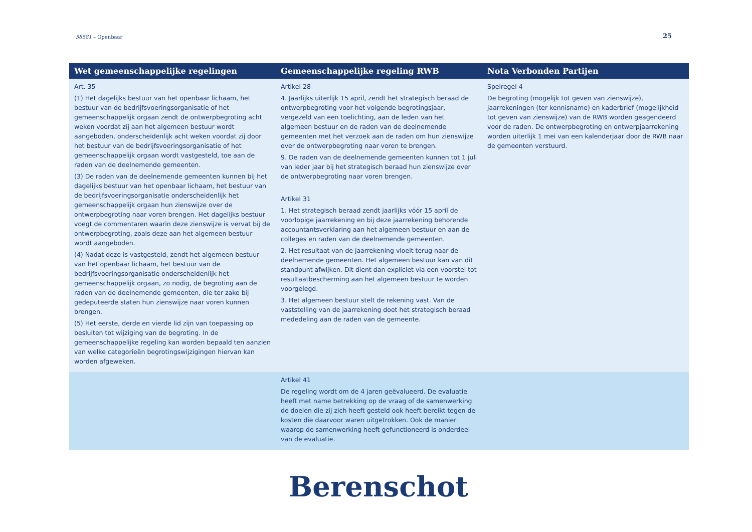58581 – Openbaar
25
| Wet gemeenschappelijke regelingen | Gemeenschappelijke regeling RWB | Nota Verbonden Partijen |
| --- | --- | --- |
| Art. 35 (1) Het dagelijks bestuur van het openbaar lichaam, het bestuur van de bedrijfsvoeringsorganisatie of het gemeenschappelijk orgaan zendt de ontwerpbegroting acht weken voordat zij aan het algemeen bestuur wordt aangeboden, onderscheidenlijk acht weken voordat zij door het bestuur van de bedrijfsvoeringsorganisatie of het gemeenschappelijk orgaan wordt vastgesteld, toe aan de raden van de deelnemende gemeenten. (3) De raden van de deelnemende gemeenten kunnen bij het dagelijks bestuur van het openbaar lichaam, het bestuur van de bedrijfsvoeringsorganisatie onderscheidenlijk het gemeenschappelijk orgaan hun zienswijze over de ontwerpbegroting naar voren brengen. Het dagelijks bestuur voegt de commentaren waarin deze zienswijze is vervat bij de ontwerpbegroting, zoals deze aan het algemeen bestuur wordt aangeboden. (4) Nadat deze is vastgesteld, zendt het algemeen bestuur van het openbaar lichaam, het bestuur van de bedrijfsvoeringsorganisatie onderscheidenlijk het gemeenschappelijk orgaan, zo nodig, de begroting aan de raden van de deelnemende gemeenten, die ter zake bij gedeputeerde staten hun zienswijze naar voren kunnen brengen. (5) Het eerste, derde en vierde lid zijn van toepassing op besluiten tot wijziging van de begroting. In de gemeenschappelijke regeling kan worden bepaald ten aanzien van welke categorieën begrotingswijzigingen hiervan kan worden afgeweken. | Artikel 28 4. Jaarlijks uiterlijk 15 april, zendt het strategisch beraad de ontwerpbegroting voor het volgende begrotingsjaar, vergezeld van een toelichting, aan de leden van het algemeen bestuur en de raden van de deelnemende gemeenten met het verzoek aan de raden om hun zienswijze over de ontwerpbegroting naar voren te brengen. 9. De raden van de deelnemende gemeenten kunnen tot 1 juli van ieder jaar bij het strategisch beraad hun zienswijze over de ontwerpbegroting naar voren brengen. Artikel 31 1. Het strategisch beraad zendt jaarlijks vóór 15 april de voorlopige jaarrekening en bij deze jaarrekening behorende accountantsverklaring aan het algemeen bestuur en aan de colleges en raden van de deelnemende gemeenten. 2. Het resultaat van de jaarrekening vloeit terug naar de deelnemende gemeenten. Het algemeen bestuur kan van dit standpunt afwijken. Dit dient dan expliciet via een voorstel tot resultaatbescherming aan het algemeen bestuur te worden voorgelegd. 3. Het algemeen bestuur stelt de rekening vast. Van de vaststelling van de jaarrekening doet het strategisch beraad mededeling aan de raden van de gemeente. | Spelregel 4 De begroting (mogelijk tot geven van zienswijze), jaarrekeningen (ter kennisname) en kaderbrief (mogelijkheid tot geven van zienswijze) van de RWB worden geagendeerd voor de raden. De ontwerpbegroting en ontwerpjaarrekening worden uiterlijk 1 mei van een kalenderjaar door de RWB naar de gemeenten verstuurd. |
| | Artikel 41 De regeling wordt om de 4 jaren geëvalueerd. De evaluatie heeft met name betrekking op de vraag of de samenwerking de doelen die zij zich heeft gesteld ook heeft bereikt tegen de kosten die daarvoor waren uitgetrokken. Ook de manier waarop de samenwerking heeft gefunctioneerd is onderdeel van de evaluatie. | |
Berenschot